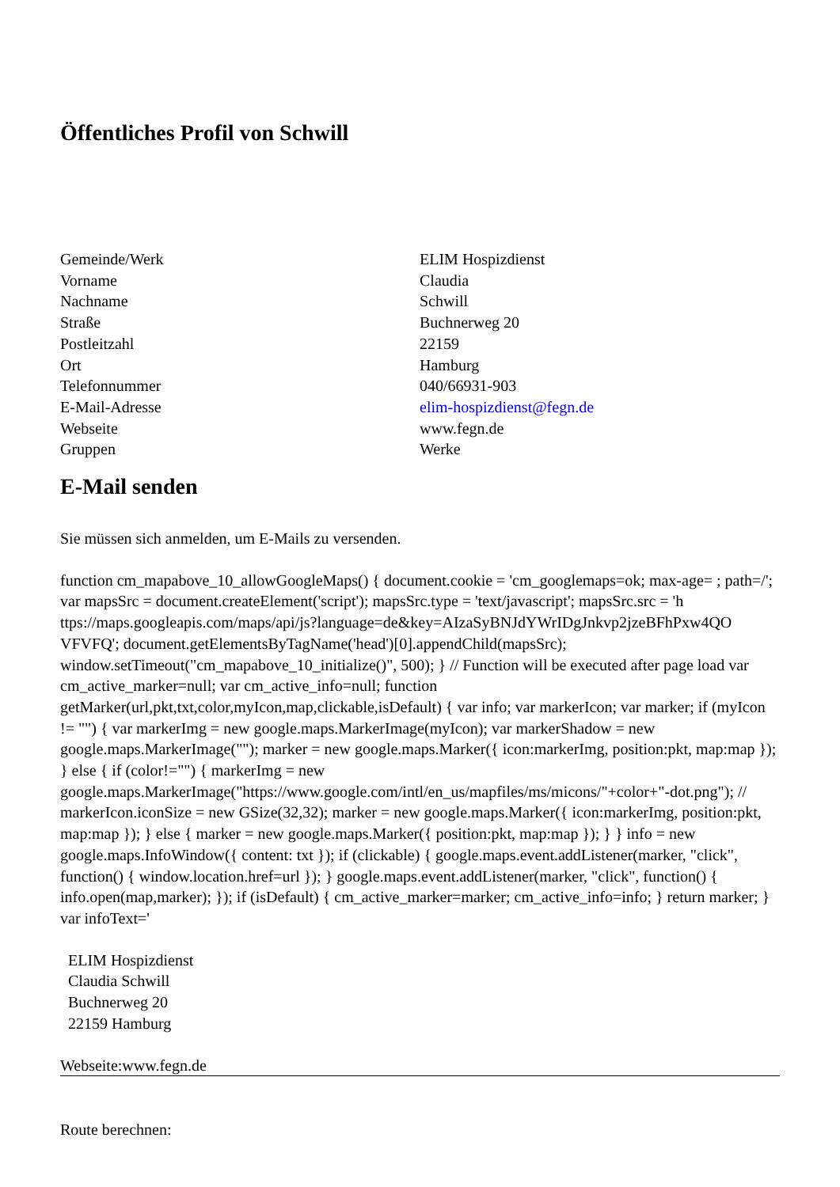Öffentliches Profil von Schwill
| Gemeinde/Werk | ELIM Hospizdienst |
| Vorname | Claudia |
| Nachname | Schwill |
| Straße | Buchnerweg 20 |
| Postleitzahl | 22159 |
| Ort | Hamburg |
| Telefonnummer | 040/66931-903 |
| E-Mail-Adresse | elim-hospizdienst@fegn.de |
| Webseite | www.fegn.de |
| Gruppen | Werke |
E-Mail senden
Sie müssen sich anmelden, um E-Mails zu versenden.
function cm_mapabove_10_allowGoogleMaps() { document.cookie = 'cm_googlemaps=ok; max-age= ; path=/'; var mapsSrc = document.createElement('script'); mapsSrc.type = 'text/javascript'; mapsSrc.src = 'h ttps://maps.googleapis.com/maps/api/js?language=de&key=AIzaSyBNJdYWrIDgJnkvp2jzeBFhPxw4QO VFVFQ'; document.getElementsByTagName('head')[0].appendChild(mapsSrc); window.setTimeout("cm_mapabove_10_initialize()", 500); } // Function will be executed after page load var cm_active_marker=null; var cm_active_info=null; function getMarker(url,pkt,txt,color,myIcon,map,clickable,isDefault) { var info; var markerIcon; var marker; if (myIcon != "") { var markerImg = new google.maps.MarkerImage(myIcon); var markerShadow = new google.maps.MarkerImage(""); marker = new google.maps.Marker({ icon:markerImg, position:pkt, map:map }); } else { if (color!="") { markerImg = new google.maps.MarkerImage("https://www.google.com/intl/en_us/mapfiles/ms/micons/"+color+"-dot.png"); // markerIcon.iconSize = new GSize(32,32); marker = new google.maps.Marker({ icon:markerImg, position:pkt, map:map }); } else { marker = new google.maps.Marker({ position:pkt, map:map }); } } info = new google.maps.InfoWindow({ content: txt }); if (clickable) { google.maps.event.addListener(marker, "click", function() { window.location.href=url }); } google.maps.event.addListener(marker, "click", function() { info.open(map,marker); }); if (isDefault) { cm_active_marker=marker; cm_active_info=info; } return marker; } var infoText='
ELIM Hospizdienst
Claudia Schwill
Buchnerweg 20
22159 Hamburg
Webseite:www.fegn.de
Route berechnen: